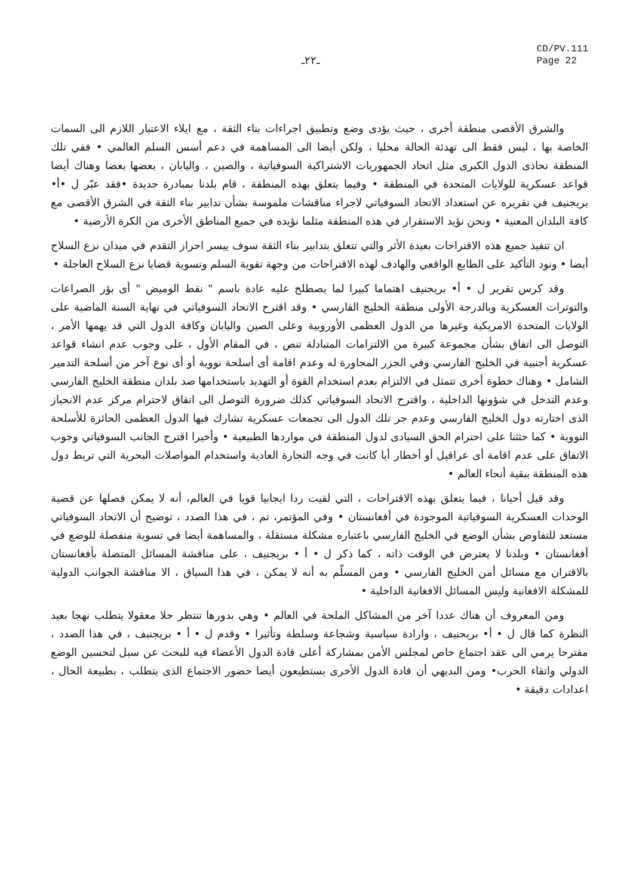ـ٢٢ـ
CD/PV.111
Page 22
والشرق الأقصى منطقة أخرى ، حيث يؤدى وضع وتطبيق اجراءات بناء الثقة ، مع ايلاء الاعتبار اللازم الى السمات الخاصة بها ، ليس فقط الى تهدئة الحالة محليا ، ولكن أيضا الى المساهمة في دعم أسس السلم العالمي • ففي تلك المنطقة تحاذى الدول الكبرى مثل اتحاد الجمهوريات الاشتراكية السوفياتية ، والصين ، واليابان ، بعضها بعضا وهناك أيضا قواعد عسكرية للولايات المتحدة في المنطقة • وفيما يتعلق بهذه المنطقة ، قام بلدنا بمبادرة جديدة •فقد عبّر ل •أ• بريجنيف في تقريره عن استعداد الاتحاد السوفياتي لاجراء مناقشات ملموسة بشأن تدابير بناء الثقة في الشرق الأقصى مع كافة البلدان المعنية • ونحن نؤيد الاستقرار في هذه المنطقة مثلما نؤيده في جميع المناطق الأخرى من الكرة الأرضية •
ان تنفيذ جميع هذه الاقتراحات بعيدة الأثر والتي تتعلق بتدابير بناء الثقة سوف ييسر احراز التقدم في ميدان نزع السلاح أيضا • ونود التأكيد على الطابع الواقعي والهادف لهذه الاقتراحات من وجهة تقوية السلم وتسوية قضايا نزع السلاح العاجلة •
وقد كرس تقرير ل • أ• بريجنيف اهتماما كبيرا لما يصطلح عليه عادة باسم " نقط الوميض " أى بؤر الصراعات والتوترات العسكرية وبالدرجة الأولى منطقة الخليج الفارسي • وقد اقترح الاتحاد السوفياتي في نهاية السنة الماضية على الولايات المتحدة الامريكية وغيرها من الدول العظمى الأوروبية وعلى الصين واليابان وكافة الدول التي قد يهمها الأمر ، التوصل الى اتفاق بشأن مجموعة كبيرة من الالتزامات المتبادلة تنص ، في المقام الأول ، على وجوب عدم انشاء قواعد عسكرية أجنبية في الخليج الفارسي وفي الجزر المجاورة له وعدم اقامة أى أسلحة نووية أو أى نوع آخر من أسلحة التدمير الشامل • وهناك خطوة أخرى تتمثل في الالتزام بعدم استخدام القوة أو التهديد باستخدامها ضد بلدان منطقة الخليج الفارسي وعدم التدخل في شؤونها الداخلية ، واقترح الاتحاد السوفياتي كذلك ضرورة التوصل الى اتفاق لاحترام مركز عدم الانحياز الذى اختارته دول الخليج الفارسي وعدم جر تلك الدول الى تجمعات عسكرية تشارك فيها الدول العظمى الحائزة للأسلحة النووية • كما حثثنا على احترام الحق السيادى لدول المنطقة في مواردها الطبيعية • وأخيرا اقترح الجانب السوفياتي وجوب الاتفاق على عدم اقامة أى عراقيل أو أخطار أيا كانت في وجه التجارة العادية واستخدام المواصلات البحرية التي تربط دول هذه المنطقة ببقية أنحاء العالم •
وقد قيل أحيانا ، فيما يتعلق بهذه الاقتراحات ، التي لقيت ردا ايجابيا قويا في العالم، أنه لا يمكن فصلها عن قضية الوحدات العسكرية السوفياتية الموجودة في أفغانستان • وفي المؤتمر، تم ، في هذا الصدد ، توضيح أن الاتحاد السوفياتي مستعد للتفاوض بشأن الوضع في الخليج الفارسي باعتباره مشكلة مستقلة ، والمساهمة أيضا في تسوية منفصلة للوضع في أفغانستان • وبلدنا لا يعترض في الوقت ذاته ، كما ذكر ل • أ • بريجنيف ، على مناقشة المسائل المتصلة بأفغانستان بالاقتران مع مسائل أمن الخليج الفارسي • ومن المسلّم به أنه لا يمكن ، في هذا السياق ، الا مناقشة الجوانب الدولية للمشكلة الافغانية وليس المسائل الافغانية الداخلية •
ومن المعروف أن هناك عددا آخر من المشاكل الملحة في العالم • وهي بدورها تنتظر حلا معقولا يتطلب نهجا بعيد النظرة كما قال ل • أ• بريجنيف ، وارادة سياسية وشجاعة وسلطة وتأثيرا • وقدم ل • أ • بريجنيف ، في هذا الصدد ، مقترحا يرمي الى عقد اجتماع خاص لمجلس الأمن بمشاركة أعلى قادة الدول الأعضاء فيه للبحث عن سبل لتحسين الوضع الدولي واتقاء الحرب• ومن البديهي أن قادة الدول الأخرى يستطيعون أيضا حضور الاجتماع الذى يتطلب ، بطبيعة الحال ، اعدادات دقيقة •